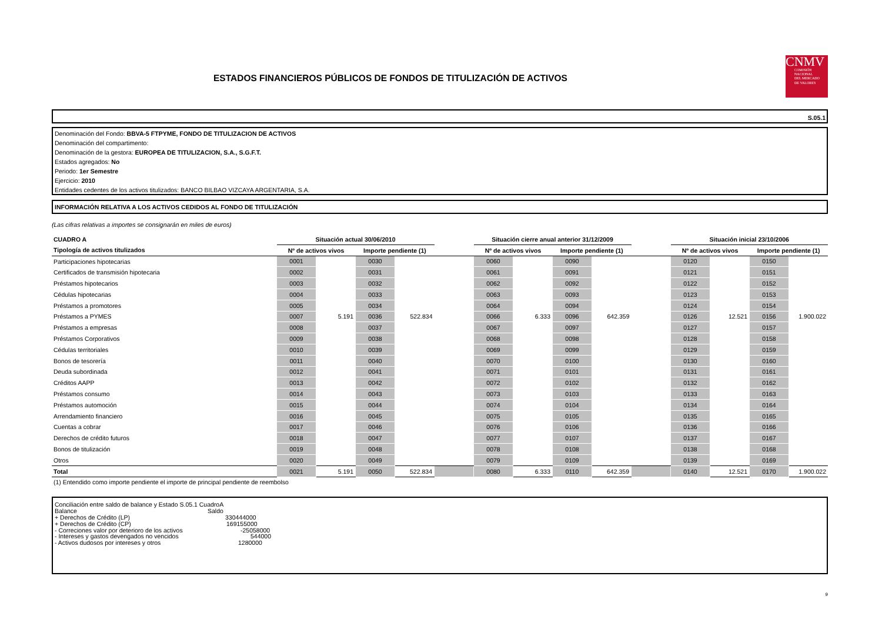ESTADOS FINANCIEROS PÚBLICOS DE FONDOS DE TITULIZACIÓN DE ACTIVOS
CNMV
COMISIÓN
NACIONAL
DEL MERCADO
DE VALORES
S.05.1
Denominación del Fondo: BBVA-5 FTPYME, FONDO DE TITULIZACION DE ACTIVOS
Denominación del compartimento:
Denominación de la gestora: EUROPEA DE TITULIZACION, S.A., S.G.F.T.
Estados agregados: No
Periodo: 1er Semestre
Ejercicio: 2010
Entidades cedentes de los activos titulizados: BANCO BILBAO VIZCAYA ARGENTARIA, S.A.
INFORMACIÓN RELATIVA A LOS ACTIVOS CEDIDOS AL FONDO DE TITULIZACIÓN
(Las cifras relativas a importes se consignarán en miles de euros)
| CUADRO A | Situación actual 30/06/2010 | | | | | Situación cierre anual anterior 31/12/2009 | | | | | Situación inicial 23/10/2006 | | | |
| Tipología de activos titulizados | Nº de activos vivos | | Importe pendiente (1) | | | Nº de activos vivos | | Importe pendiente (1) | | | Nº de activos vivos | | Importe pendiente (1) | |
| Participaciones hipotecarias | 0001 | | 0030 | | | 0060 | | 0090 | | | 0120 | | 0150 | |
| Certificados de transmisión hipotecaria | 0002 | | 0031 | | | 0061 | | 0091 | | | 0121 | | 0151 | |
| Préstamos hipotecarios | 0003 | | 0032 | | | 0062 | | 0092 | | | 0122 | | 0152 | |
| Cédulas hipotecarias | 0004 | | 0033 | | | 0063 | | 0093 | | | 0123 | | 0153 | |
| Préstamos a promotores | 0005 | | 0034 | | | 0064 | | 0094 | | | 0124 | | 0154 | |
| Préstamos a PYMES | 0007 | 5.191 | 0036 | 522.834 | | 0066 | 6.333 | 0096 | 642.359 | | 0126 | 12.521 | 0156 | 1.900.022 |
| Préstamos a empresas | 0008 | | 0037 | | | 0067 | | 0097 | | | 0127 | | 0157 | |
| Préstamos Corporativos | 0009 | | 0038 | | | 0068 | | 0098 | | | 0128 | | 0158 | |
| Cédulas territoriales | 0010 | | 0039 | | | 0069 | | 0099 | | | 0129 | | 0159 | |
| Bonos de tesorería | 0011 | | 0040 | | | 0070 | | 0100 | | | 0130 | | 0160 | |
| Deuda subordinada | 0012 | | 0041 | | | 0071 | | 0101 | | | 0131 | | 0161 | |
| Créditos AAPP | 0013 | | 0042 | | | 0072 | | 0102 | | | 0132 | | 0162 | |
| Préstamos consumo | 0014 | | 0043 | | | 0073 | | 0103 | | | 0133 | | 0163 | |
| Préstamos automoción | 0015 | | 0044 | | | 0074 | | 0104 | | | 0134 | | 0164 | |
| Arrendamiento financiero | 0016 | | 0045 | | | 0075 | | 0105 | | | 0135 | | 0165 | |
| Cuentas a cobrar | 0017 | | 0046 | | | 0076 | | 0106 | | | 0136 | | 0166 | |
| Derechos de crédito futuros | 0018 | | 0047 | | | 0077 | | 0107 | | | 0137 | | 0167 | |
| Bonos de titulización | 0019 | | 0048 | | | 0078 | | 0108 | | | 0138 | | 0168 | |
| Otros | 0020 | | 0049 | | | 0079 | | 0109 | | | 0139 | | 0169 | |
| Total | 0021 | 5.191 | 0050 | 522.834 | | 0080 | 6.333 | 0110 | 642.359 | | 0140 | 12.521 | 0170 | 1.900.022 |
| (1) Entendido como importe pendiente el importe de principal pendiente de reembolso | | | | | | | | | | | | | | |
Conciliación entre saldo de balance y Estado S.05.1 CuadroA
Balance Saldo
+ Derechos de Crédito (LP) 330444000
+ Derechos de Crédito (CP) 169155000
- Correciones valor por deterioro de los activos -25058000
- Intereses y gastos devengados no vencidos 544000
- Activos dudosos por intereses y otros 1280000
9